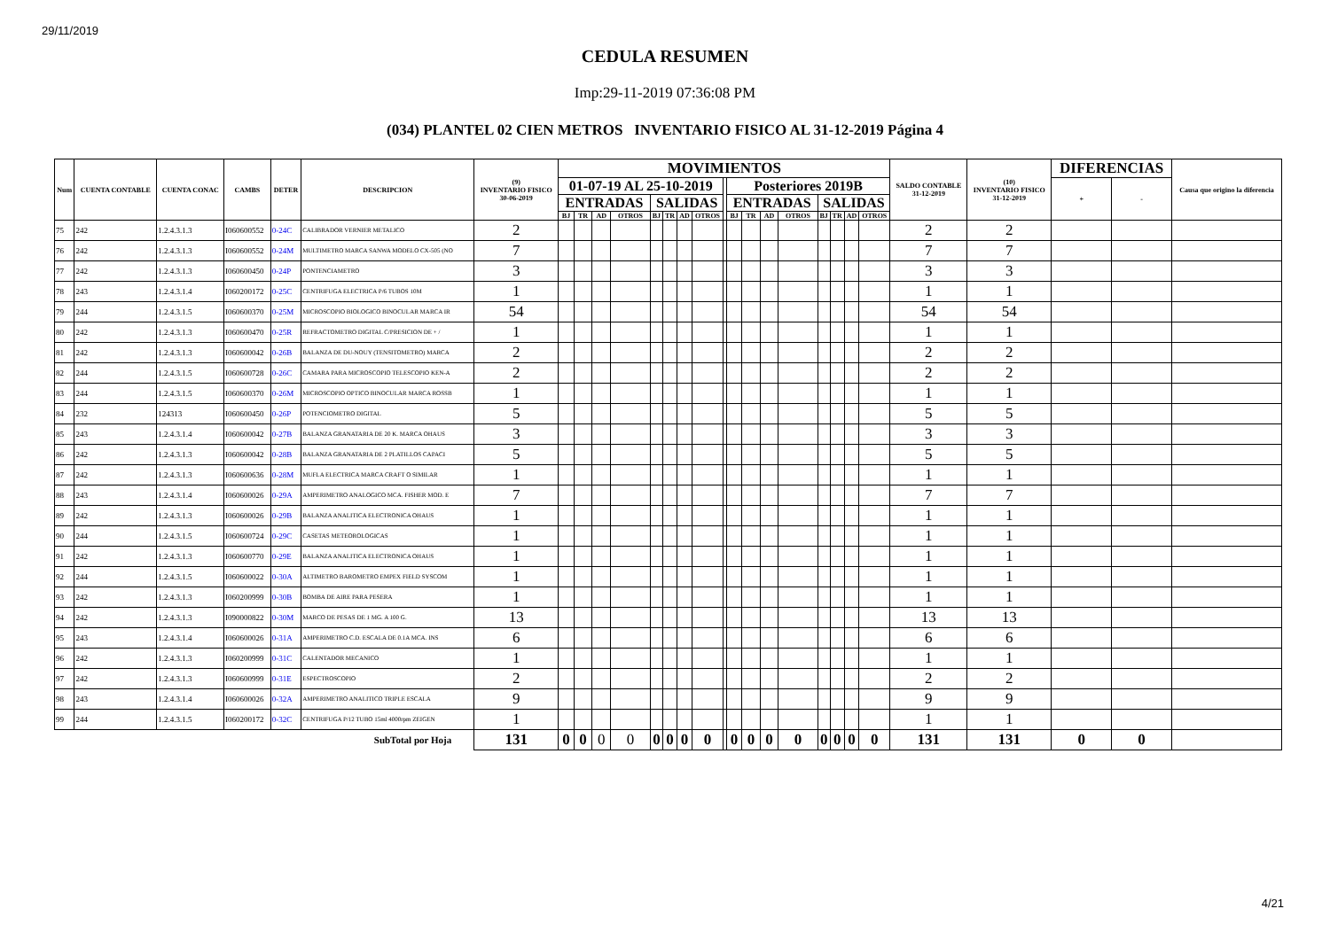29/11/2019
CEDULA RESUMEN
Imp:29-11-2019 07:36:08 PM
(034) PLANTEL 02 CIEN METROS INVENTARIO FISICO AL 31-12-2019 Página 4
| Num | CUENTA CONTABLE | CUENTA CONAC | CAMBS | DETER | DESCRIPCION | (9) INVENTARIO FISICO 30-06-2019 | MOVIMIENTOS | | | | | | | | | | | | | | | | | SALDO CONTABLE 31-12-2019 | (10) INVENTARIO FISICO 31-12-2019 | DIFERENCIAS | | Causa que origino la diferencia |
| --- | --- | --- | --- | --- | --- | --- | --- | --- | --- | --- | --- | --- | --- | --- | --- | --- | --- | --- | --- | --- | --- | --- | --- | --- | --- | --- | --- | --- |
| | | | | | | | 01-07-19 AL 25-10-2019 | | | | | | | | | Posteriores 2019B | | | | | | | | | | + | - | |
| | | | | | | | ENTRADAS | | | | SALIDAS | | | | | ENTRADAS | | | | SALIDAS | | | | | | | | |
| | | | | | | | BJ | TR | AD | OTROS | BJ | TR | AD | OTROS | | BJ | TR | AD | OTROS | BJ | TR | AD | OTROS | | | | | |
| 75 | 242 | 1.2.4.3.1.3 | I060600552 | 0-24C | CALIBRADOR VERNIER METALICO | 2 | | | | | | | | | | | | | | | | | | 2 | 2 | | | |
| 76 | 242 | 1.2.4.3.1.3 | I060600552 | 0-24M | MULTIMETRO MARCA SANWA MODELO CX-505 (NO | 7 | | | | | | | | | | | | | | | | | | 7 | 7 | | | |
| 77 | 242 | 1.2.4.3.1.3 | I060600450 | 0-24P | PONTENCIAMETRO | 3 | | | | | | | | | | | | | | | | | | 3 | 3 | | | |
| 78 | 243 | 1.2.4.3.1.4 | I060200172 | 0-25C | CENTRIFUGA ELECTRICA P/6 TUBOS 10M | 1 | | | | | | | | | | | | | | | | | | 1 | 1 | | | |
| 79 | 244 | 1.2.4.3.1.5 | I060600370 | 0-25M | MICROSCOPIO BIOLOGICO BINOCULAR MARCA IR | 54 | | | | | | | | | | | | | | | | | | 54 | 54 | | | |
| 80 | 242 | 1.2.4.3.1.3 | I060600470 | 0-25R | REFRACTOMETRO DIGITAL C/PRESICION DE + / | 1 | | | | | | | | | | | | | | | | | | 1 | 1 | | | |
| 81 | 242 | 1.2.4.3.1.3 | I060600042 | 0-26B | BALANZA DE DU-NOUY (TENSITOMETRO) MARCA | 2 | | | | | | | | | | | | | | | | | | 2 | 2 | | | |
| 82 | 244 | 1.2.4.3.1.5 | I060600728 | 0-26C | CAMARA PARA MICROSCOPIO TELESCOPIO KEN-A | 2 | | | | | | | | | | | | | | | | | | 2 | 2 | | | |
| 83 | 244 | 1.2.4.3.1.5 | I060600370 | 0-26M | MICROSCOPIO OPTICO BINOCULAR MARCA ROSSB | 1 | | | | | | | | | | | | | | | | | | 1 | 1 | | | |
| 84 | 232 | 124313 | I060600450 | 0-26P | POTENCIOMETRO DIGITAL | 5 | | | | | | | | | | | | | | | | | | 5 | 5 | | | |
| 85 | 243 | 1.2.4.3.1.4 | I060600042 | 0-27B | BALANZA GRANATARIA DE 20 K. MARCA OHAUS | 3 | | | | | | | | | | | | | | | | | | 3 | 3 | | | |
| 86 | 242 | 1.2.4.3.1.3 | I060600042 | 0-28B | BALANZA GRANATARIA DE 2 PLATILLOS CAPACI | 5 | | | | | | | | | | | | | | | | | | 5 | 5 | | | |
| 87 | 242 | 1.2.4.3.1.3 | I060600636 | 0-28M | MUFLA ELECTRICA MARCA CRAFT O SIMILAR | 1 | | | | | | | | | | | | | | | | | | 1 | 1 | | | |
| 88 | 243 | 1.2.4.3.1.4 | I060600026 | 0-29A | AMPERIMETRO ANALOGICO MCA. FISHER MOD. E | 7 | | | | | | | | | | | | | | | | | | 7 | 7 | | | |
| 89 | 242 | 1.2.4.3.1.3 | I060600026 | 0-29B | BALANZA ANALITICA ELECTRONICA OHAUS | 1 | | | | | | | | | | | | | | | | | | 1 | 1 | | | |
| 90 | 244 | 1.2.4.3.1.5 | I060600724 | 0-29C | CASETAS METEOROLOGICAS | 1 | | | | | | | | | | | | | | | | | | 1 | 1 | | | |
| 91 | 242 | 1.2.4.3.1.3 | I060600770 | 0-29E | BALANZA ANALITICA ELECTRONICA OHAUS | 1 | | | | | | | | | | | | | | | | | | 1 | 1 | | | |
| 92 | 244 | 1.2.4.3.1.5 | I060600022 | 0-30A | ALTIMETRO BAROMETRO EMPEX FIELD SYSCOM | 1 | | | | | | | | | | | | | | | | | | 1 | 1 | | | |
| 93 | 242 | 1.2.4.3.1.3 | I060200999 | 0-30B | BOMBA DE AIRE PARA PESERA | 1 | | | | | | | | | | | | | | | | | | 1 | 1 | | | |
| 94 | 242 | 1.2.4.3.1.3 | I090000822 | 0-30M | MARCO DE PESAS DE 1 MG. A 100 G. | 13 | | | | | | | | | | | | | | | | | | 13 | 13 | | | |
| 95 | 243 | 1.2.4.3.1.4 | I060600026 | 0-31A | AMPERIMETRO C.D. ESCALA DE 0.1A MCA. INS | 6 | | | | | | | | | | | | | | | | | | 6 | 6 | | | |
| 96 | 242 | 1.2.4.3.1.3 | I060200999 | 0-31C | CALENTADOR MECANICO | 1 | | | | | | | | | | | | | | | | | | 1 | 1 | | | |
| 97 | 242 | 1.2.4.3.1.3 | I060600999 | 0-31E | ESPECTROSCOPIO | 2 | | | | | | | | | | | | | | | | | | 2 | 2 | | | |
| 98 | 243 | 1.2.4.3.1.4 | I060600026 | 0-32A | AMPERIMETRO ANALITICO TRIPLE ESCALA | 9 | | | | | | | | | | | | | | | | | | 9 | 9 | | | |
| 99 | 244 | 1.2.4.3.1.5 | I060200172 | 0-32C | CENTRIFUGA P/12 TUBO 15ml 4000rpm ZEIGEN | 1 | | | | | | | | | | | | | | | | | | 1 | 1 | | | |
| SubTotal por Hoja | | | | | | 131 | 0 | 0 | 0 | 0 | 0 | 0 | 0 | 0 | | 0 | 0 | 0 | 0 | 0 | 0 | 0 | 0 | 131 | 131 | 0 | 0 | |
4/21